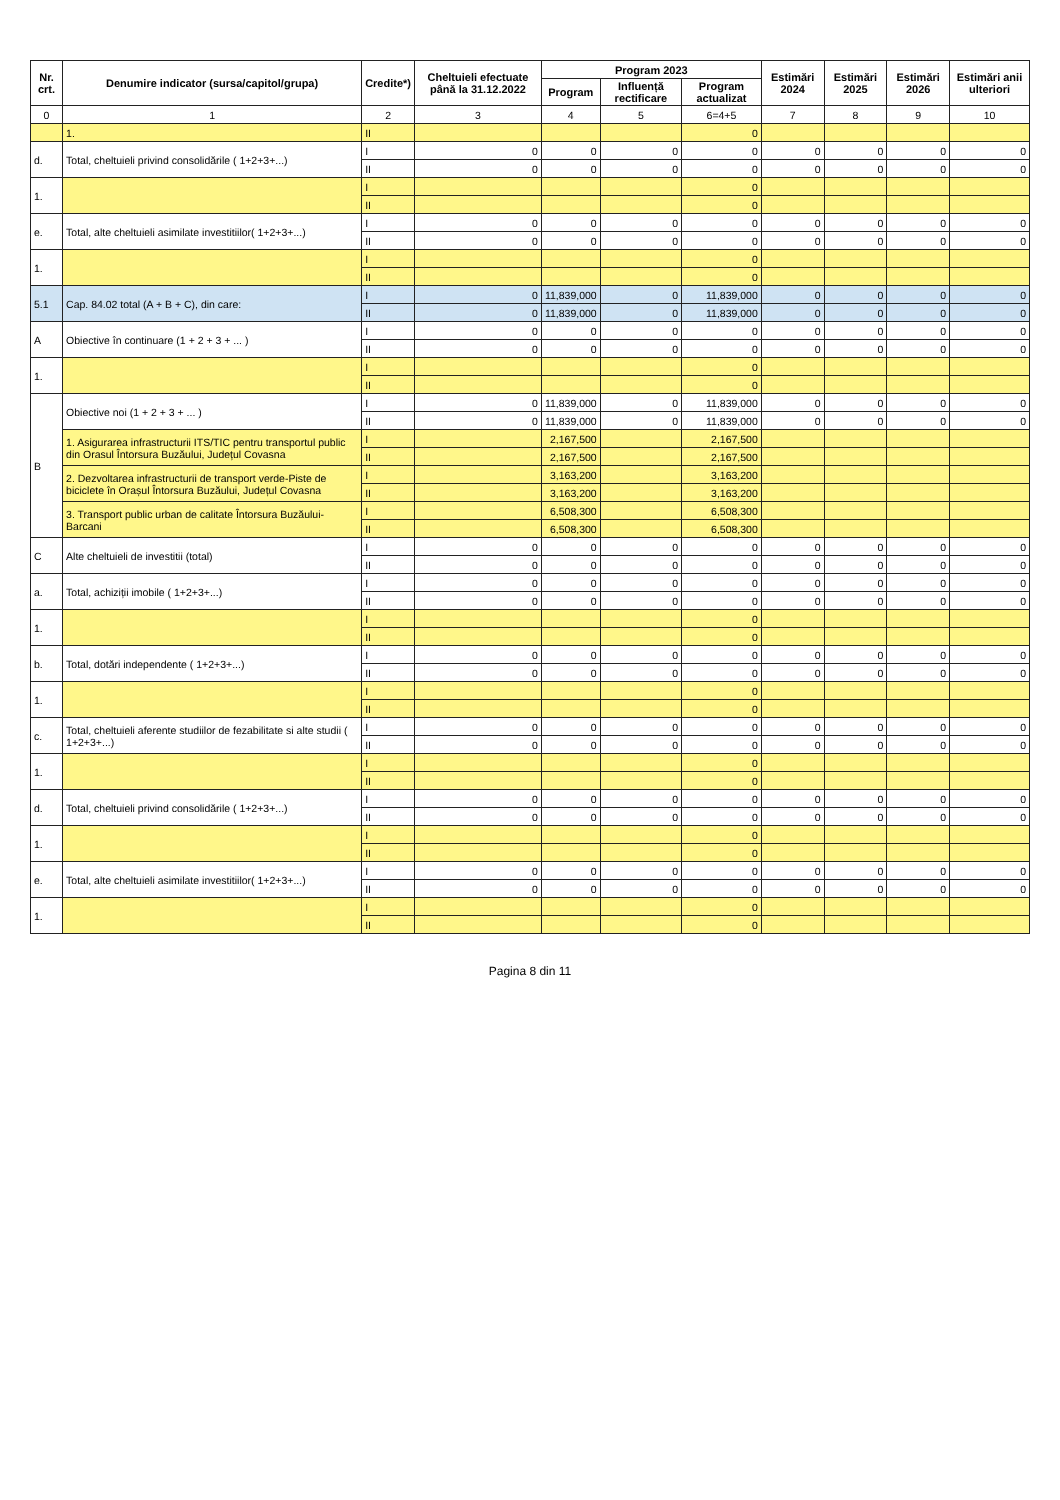| Nr. crt. | Denumire indicator (sursa/capitol/grupa) | Credite*) | Cheltuieli efectuate până la 31.12.2022 | Program 2023 | | | Estimări 2024 | Estimări 2025 | Estimări 2026 | Estimări anii ulteriori |
| --- | --- | --- | --- | --- | --- | --- | --- | --- | --- | --- |
| | | | | Program | Influență rectificare | Program actualizat | | | | |
| 0 | 1 | 2 | 3 | 4 | 5 | 6=4+5 | 7 | 8 | 9 | 10 |
| | 1. | II | | | | 0 | | | | |
| d. | Total, cheltuieli privind consolidările ( 1+2+3+...) | I | 0 | 0 | 0 | 0 | 0 | 0 | 0 | 0 |
| | | II | 0 | 0 | 0 | 0 | 0 | 0 | 0 | 0 |
| 1. | | I | | | | 0 | | | | |
| | | II | | | | 0 | | | | |
| e. | Total, alte cheltuieli asimilate investitiilor( 1+2+3+...) | I | 0 | 0 | 0 | 0 | 0 | 0 | 0 | 0 |
| | | II | 0 | 0 | 0 | 0 | 0 | 0 | 0 | 0 |
| 1. | | I | | | | 0 | | | | |
| | | II | | | | 0 | | | | |
| 5.1 | Cap. 84.02 total (A + B + C), din care: | I | 0 | 11,839,000 | 0 | 11,839,000 | 0 | 0 | 0 | 0 |
| | | II | 0 | 11,839,000 | 0 | 11,839,000 | 0 | 0 | 0 | 0 |
| A | Obiective în continuare (1 + 2 + 3 + ... ) | I | 0 | 0 | 0 | 0 | 0 | 0 | 0 | 0 |
| | | II | 0 | 0 | 0 | 0 | 0 | 0 | 0 | 0 |
| 1. | | I | | | | 0 | | | | |
| | | II | | | | 0 | | | | |
| B | Obiective noi (1 + 2 + 3 + ... ) | I | 0 | 11,839,000 | 0 | 11,839,000 | 0 | 0 | 0 | 0 |
| | | II | 0 | 11,839,000 | 0 | 11,839,000 | 0 | 0 | 0 | 0 |
| | 1. Asigurarea infrastructurii ITS/TIC pentru transportul public din Orasul Întorsura Buzăului, Județul Covasna | I | | 2,167,500 | | 2,167,500 | | | | |
| | | II | | 2,167,500 | | 2,167,500 | | | | |
| | 2. Dezvoltarea infrastructurii de transport verde-Piste de biciclete în Orașul Întorsura Buzăului, Județul Covasna | I | | 3,163,200 | | 3,163,200 | | | | |
| | | II | | 3,163,200 | | 3,163,200 | | | | |
| | 3. Transport public urban de calitate Întorsura Buzăului-Barcani | I | | 6,508,300 | | 6,508,300 | | | | |
| | | II | | 6,508,300 | | 6,508,300 | | | | |
| C | Alte cheltuieli de investitii (total) | I | 0 | 0 | 0 | 0 | 0 | 0 | 0 | 0 |
| | | II | 0 | 0 | 0 | 0 | 0 | 0 | 0 | 0 |
| a. | Total, achiziții imobile ( 1+2+3+...) | I | 0 | 0 | 0 | 0 | 0 | 0 | 0 | 0 |
| | | II | 0 | 0 | 0 | 0 | 0 | 0 | 0 | 0 |
| 1. | | I | | | | 0 | | | | |
| | | II | | | | 0 | | | | |
| b. | Total, dotări independente ( 1+2+3+...) | I | 0 | 0 | 0 | 0 | 0 | 0 | 0 | 0 |
| | | II | 0 | 0 | 0 | 0 | 0 | 0 | 0 | 0 |
| 1. | | I | | | | 0 | | | | |
| | | II | | | | 0 | | | | |
| c. | Total, cheltuieli aferente studiilor de fezabilitate si alte studii ( 1+2+3+...) | I | 0 | 0 | 0 | 0 | 0 | 0 | 0 | 0 |
| | | II | 0 | 0 | 0 | 0 | 0 | 0 | 0 | 0 |
| 1. | | I | | | | 0 | | | | |
| | | II | | | | 0 | | | | |
| d. | Total, cheltuieli privind consolidările ( 1+2+3+...) | I | 0 | 0 | 0 | 0 | 0 | 0 | 0 | 0 |
| | | II | 0 | 0 | 0 | 0 | 0 | 0 | 0 | 0 |
| 1. | | I | | | | 0 | | | | |
| | | II | | | | 0 | | | | |
| e. | Total, alte cheltuieli asimilate investitiilor( 1+2+3+...) | I | 0 | 0 | 0 | 0 | 0 | 0 | 0 | 0 |
| | | II | 0 | 0 | 0 | 0 | 0 | 0 | 0 | 0 |
| 1. | | I | | | | 0 | | | | |
| | | II | | | | 0 | | | | |
Pagina 8 din 11